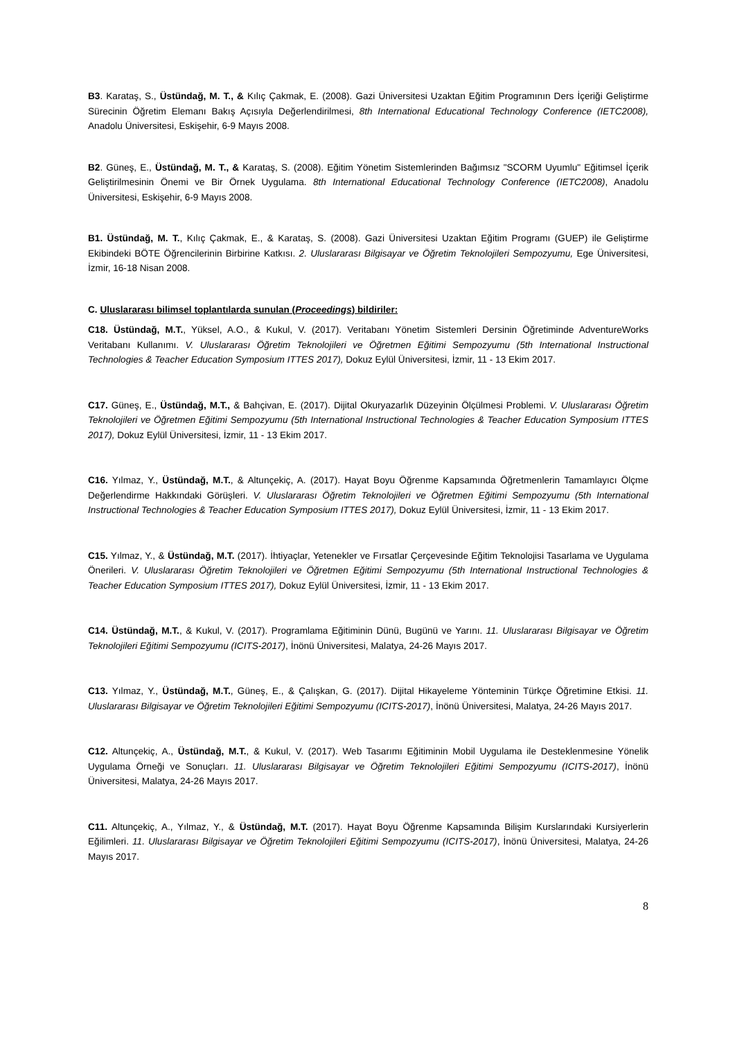B3. Karataş, S., Üstündağ, M. T., & Kılıç Çakmak, E. (2008). Gazi Üniversitesi Uzaktan Eğitim Programının Ders İçeriği Geliştirme Sürecinin Öğretim Elemanı Bakış Açısıyla Değerlendirilmesi, 8th International Educational Technology Conference (IETC2008), Anadolu Üniversitesi, Eskişehir, 6-9 Mayıs 2008.
B2. Güneş, E., Üstündağ, M. T., & Karataş, S. (2008). Eğitim Yönetim Sistemlerinden Bağımsız "SCORM Uyumlu" Eğitimsel İçerik Geliştirilmesinin Önemi ve Bir Örnek Uygulama. 8th International Educational Technology Conference (IETC2008), Anadolu Üniversitesi, Eskişehir, 6-9 Mayıs 2008.
B1. Üstündağ, M. T., Kılıç Çakmak, E., & Karataş, S. (2008). Gazi Üniversitesi Uzaktan Eğitim Programı (GUEP) ile Geliştirme Ekibindeki BÖTE Öğrencilerinin Birbirine Katkısı. 2. Uluslararası Bilgisayar ve Öğretim Teknolojileri Sempozyumu, Ege Üniversitesi, İzmir, 16-18 Nisan 2008.
C. Uluslararası bilimsel toplantılarda sunulan (Proceedings) bildiriler:
C18. Üstündağ, M.T., Yüksel, A.O., & Kukul, V. (2017). Veritabanı Yönetim Sistemleri Dersinin Öğretiminde AdventureWorks Veritabanı Kullanımı. V. Uluslararası Öğretim Teknolojileri ve Öğretmen Eğitimi Sempozyumu (5th International Instructional Technologies & Teacher Education Symposium ITTES 2017), Dokuz Eylül Üniversitesi, İzmir, 11 - 13 Ekim 2017.
C17. Güneş, E., Üstündağ, M.T., & Bahçivan, E. (2017). Dijital Okuryazarlık Düzeyinin Ölçülmesi Problemi. V. Uluslararası Öğretim Teknolojileri ve Öğretmen Eğitimi Sempozyumu (5th International Instructional Technologies & Teacher Education Symposium ITTES 2017), Dokuz Eylül Üniversitesi, İzmir, 11 - 13 Ekim 2017.
C16. Yılmaz, Y., Üstündağ, M.T., & Altunçekiç, A. (2017). Hayat Boyu Öğrenme Kapsamında Öğretmenlerin Tamamlayıcı Ölçme Değerlendirme Hakkındaki Görüşleri. V. Uluslararası Öğretim Teknolojileri ve Öğretmen Eğitimi Sempozyumu (5th International Instructional Technologies & Teacher Education Symposium ITTES 2017), Dokuz Eylül Üniversitesi, İzmir, 11 - 13 Ekim 2017.
C15. Yılmaz, Y., & Üstündağ, M.T. (2017). İhtiyaçlar, Yetenekler ve Fırsatlar Çerçevesinde Eğitim Teknolojisi Tasarlama ve Uygulama Önerileri. V. Uluslararası Öğretim Teknolojileri ve Öğretmen Eğitimi Sempozyumu (5th International Instructional Technologies & Teacher Education Symposium ITTES 2017), Dokuz Eylül Üniversitesi, İzmir, 11 - 13 Ekim 2017.
C14. Üstündağ, M.T., & Kukul, V. (2017). Programlama Eğitiminin Dünü, Bugünü ve Yarını. 11. Uluslararası Bilgisayar ve Öğretim Teknolojileri Eğitimi Sempozyumu (ICITS-2017), İnönü Üniversitesi, Malatya, 24-26 Mayıs 2017.
C13. Yılmaz, Y., Üstündağ, M.T., Güneş, E., & Çalışkan, G. (2017). Dijital Hikayeleme Yönteminin Türkçe Öğretimine Etkisi. 11. Uluslararası Bilgisayar ve Öğretim Teknolojileri Eğitimi Sempozyumu (ICITS-2017), İnönü Üniversitesi, Malatya, 24-26 Mayıs 2017.
C12. Altunçekiç, A., Üstündağ, M.T., & Kukul, V. (2017). Web Tasarımı Eğitiminin Mobil Uygulama ile Desteklenmesine Yönelik Uygulama Örneği ve Sonuçları. 11. Uluslararası Bilgisayar ve Öğretim Teknolojileri Eğitimi Sempozyumu (ICITS-2017), İnönü Üniversitesi, Malatya, 24-26 Mayıs 2017.
C11. Altunçekiç, A., Yılmaz, Y., & Üstündağ, M.T. (2017). Hayat Boyu Öğrenme Kapsamında Bilişim Kurslarındaki Kursiyerlerin Eğilimleri. 11. Uluslararası Bilgisayar ve Öğretim Teknolojileri Eğitimi Sempozyumu (ICITS-2017), İnönü Üniversitesi, Malatya, 24-26 Mayıs 2017.
8